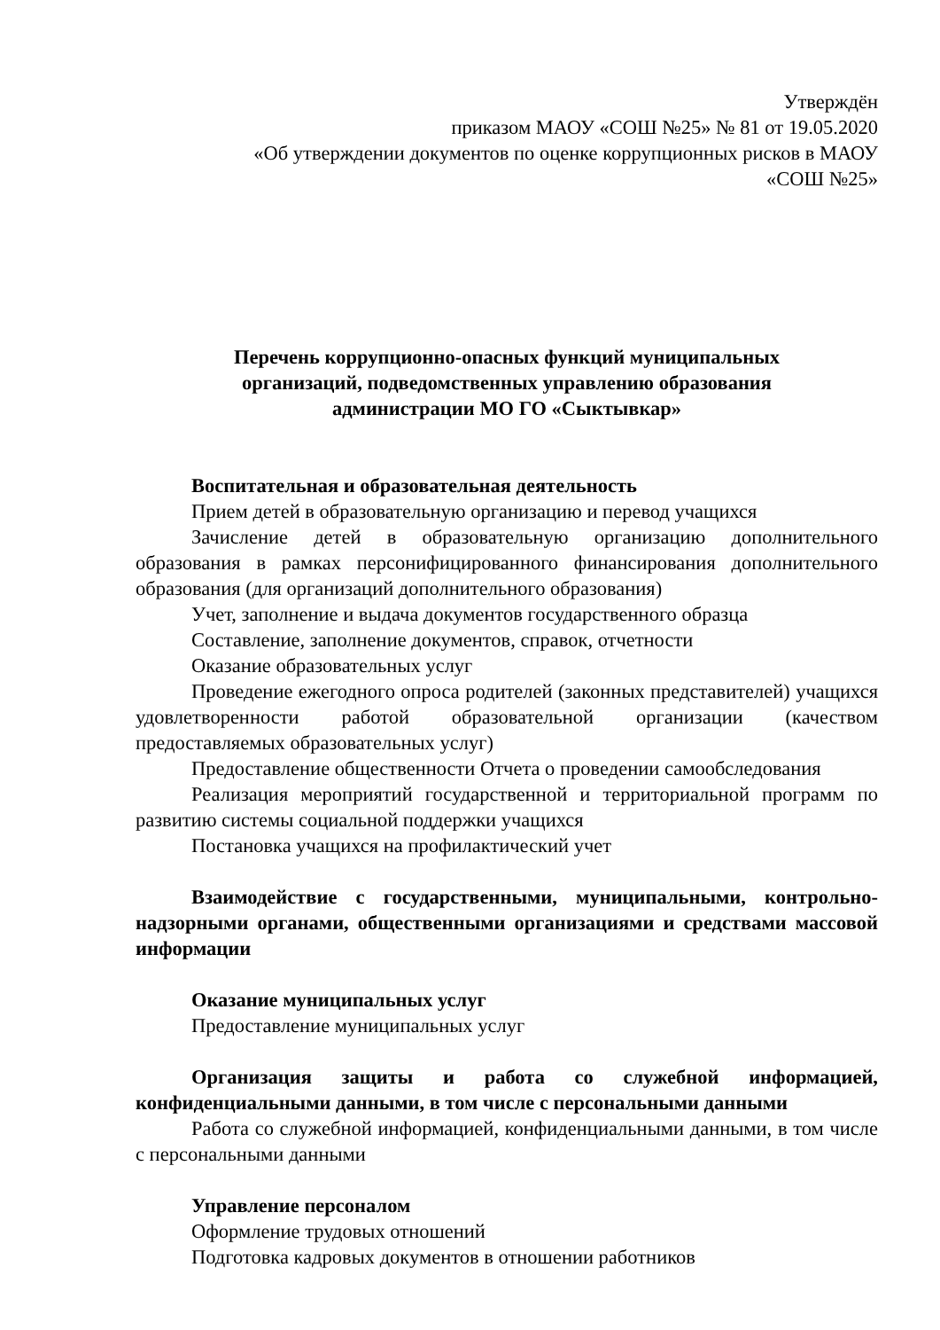Утверждён
приказом МАОУ «СОШ №25» № 81 от 19.05.2020
«Об утверждении документов по оценке коррупционных рисков в МАОУ
«СОШ №25»
Перечень коррупционно-опасных функций муниципальных
организаций, подведомственных управлению образования
администрации МО ГО «Сыктывкар»
Воспитательная и образовательная деятельность
Прием детей в образовательную организацию и перевод учащихся
Зачисление детей в образовательную организацию дополнительного образования в рамках персонифицированного финансирования дополнительного образования (для организаций дополнительного образования)
Учет, заполнение и выдача документов государственного образца
Составление, заполнение документов, справок, отчетности
Оказание образовательных услуг
Проведение ежегодного опроса родителей (законных представителей) учащихся удовлетворенности работой образовательной организации (качеством предоставляемых образовательных услуг)
Предоставление общественности Отчета о проведении самообследования
Реализация мероприятий государственной и территориальной программ по развитию системы социальной поддержки учащихся
Постановка учащихся на профилактический учет
Взаимодействие с государственными, муниципальными, контрольно-надзорными органами, общественными организациями и средствами массовой информации
Оказание муниципальных услуг
Предоставление муниципальных услуг
Организация защиты и работа со служебной информацией, конфиденциальными данными, в том числе с персональными данными
Работа со служебной информацией, конфиденциальными данными, в том числе с персональными данными
Управление персоналом
Оформление трудовых отношений
Подготовка кадровых документов в отношении работников